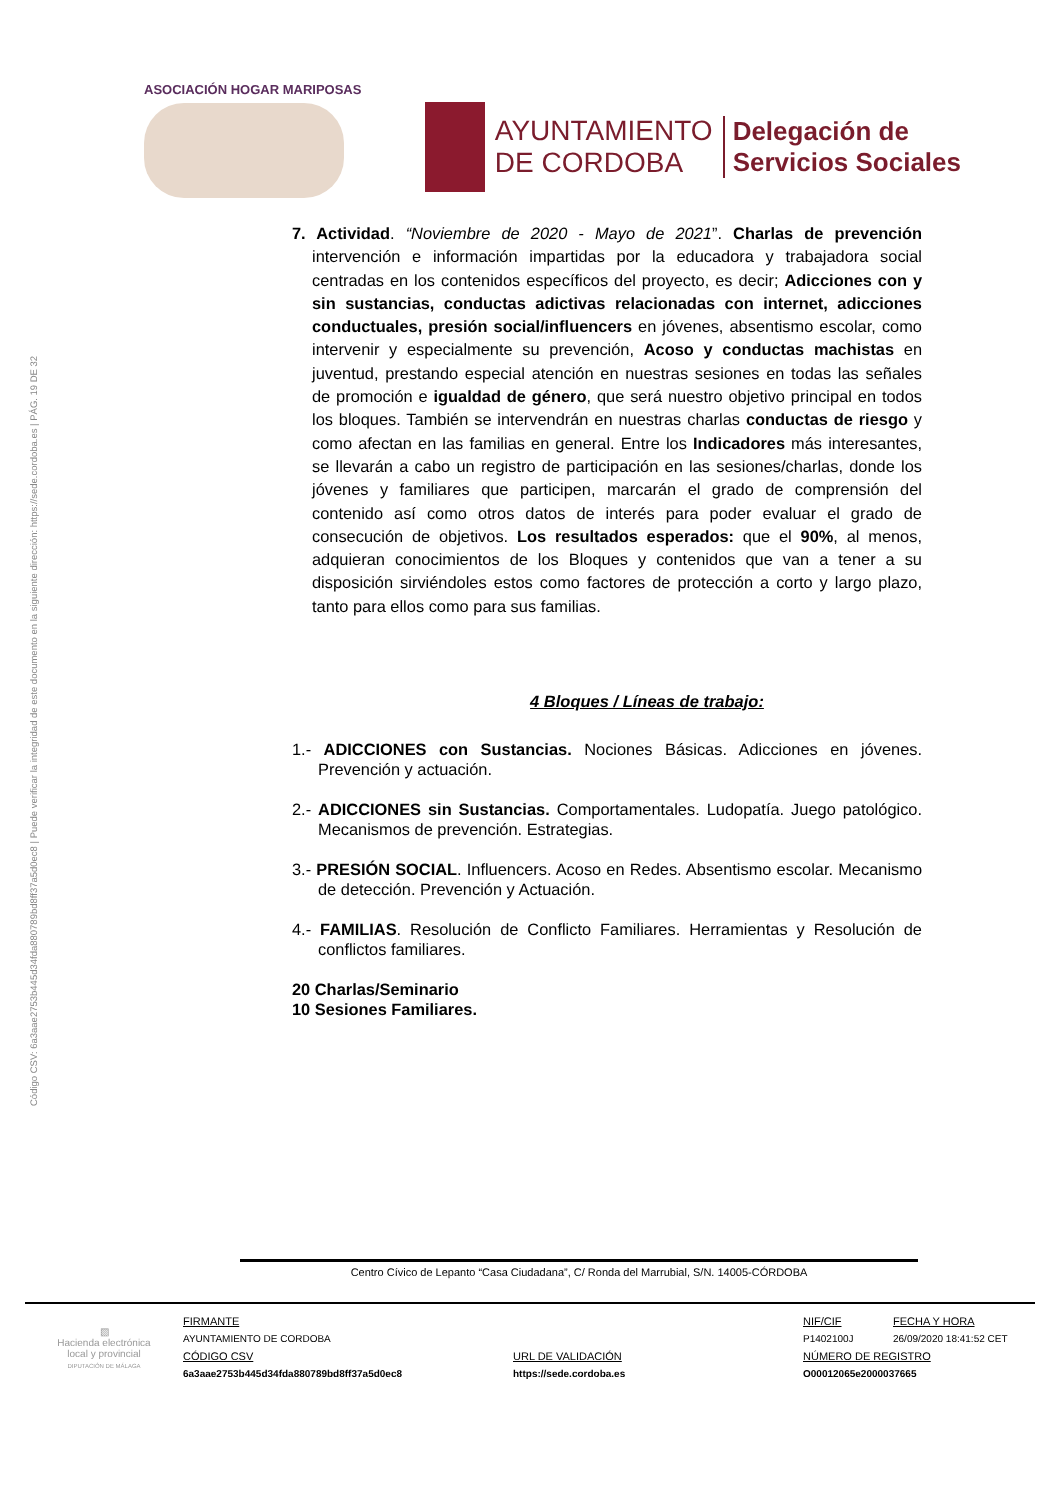Código CSV: 6a3aae2753b445d34fda880789bd8ff37a5d0ec8 | Puede verificar la integridad de este documento en la siguiente dirección: https://sede.cordoba.es | PÁG. 19 DE 32
ASOCIACIÓN HOGAR MARIPOSAS
AYUNTAMIENTO
DE CORDOBA
Delegación de
Servicios Sociales
7. Actividad. “Noviembre de 2020 - Mayo de 2021”. Charlas de prevención intervención e información impartidas por la educadora y trabajadora social centradas en los contenidos específicos del proyecto, es decir; Adicciones con y sin sustancias, conductas adictivas relacionadas con internet, adicciones conductuales, presión social/influencers en jóvenes, absentismo escolar, como intervenir y especialmente su prevención, Acoso y conductas machistas en juventud, prestando especial atención en nuestras sesiones en todas las señales de promoción e igualdad de género, que será nuestro objetivo principal en todos los bloques. También se intervendrán en nuestras charlas conductas de riesgo y como afectan en las familias en general. Entre los Indicadores más interesantes, se llevarán a cabo un registro de participación en las sesiones/charlas, donde los jóvenes y familiares que participen, marcarán el grado de comprensión del contenido así como otros datos de interés para poder evaluar el grado de consecución de objetivos. Los resultados esperados: que el 90%, al menos, adquieran conocimientos de los Bloques y contenidos que van a tener a su disposición sirviéndoles estos como factores de protección a corto y largo plazo, tanto para ellos como para sus familias.
4 Bloques / Líneas de trabajo:
1.- ADICCIONES con Sustancias. Nociones Básicas. Adicciones en jóvenes. Prevención y actuación.
2.- ADICCIONES sin Sustancias. Comportamentales. Ludopatía. Juego patológico. Mecanismos de prevención. Estrategias.
3.- PRESIÓN SOCIAL. Influencers. Acoso en Redes. Absentismo escolar. Mecanismo de detección. Prevención y Actuación.
4.- FAMILIAS. Resolución de Conflicto Familiares. Herramientas y Resolución de conflictos familiares.
20 Charlas/Seminario
10 Sesiones Familiares.
Centro Cívico de Lepanto “Casa Ciudadana”, C/ Ronda del Marrubial, S/N. 14005-CÓRDOBA
| ▧ Hacienda electrónica local y provincial DIPUTACIÓN DE MÁLAGA | FIRMANTE | | NIF/CIF | FECHA Y HORA |
| | AYUNTAMIENTO DE CORDOBA | | P1402100J | 26/09/2020 18:41:52 CET |
| | CÓDIGO CSV | URL DE VALIDACIÓN | NÚMERO DE REGISTRO | |
| | 6a3aae2753b445d34fda880789bd8ff37a5d0ec8 | https://sede.cordoba.es | O00012065e2000037665 | |